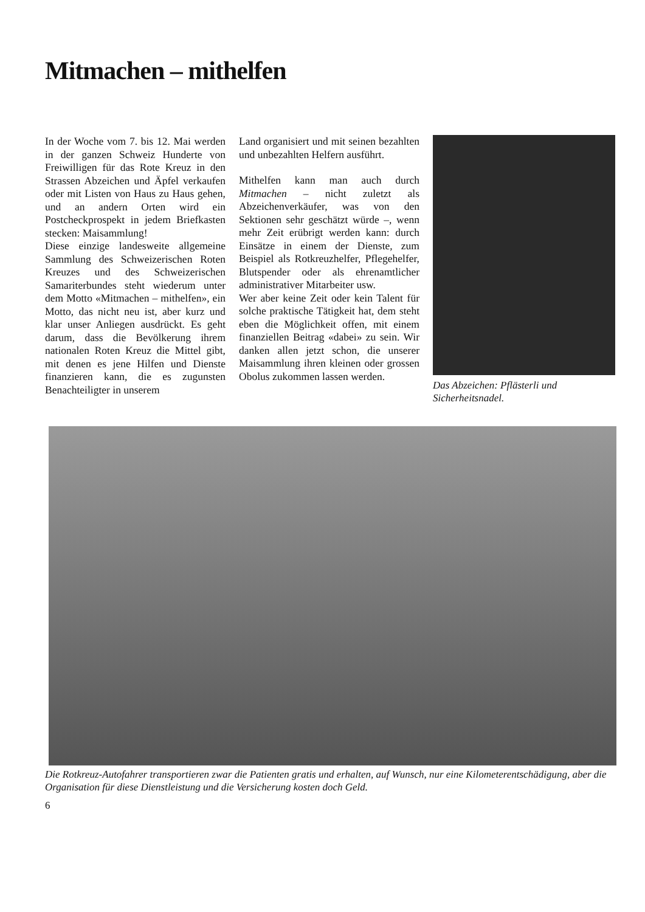Mitmachen – mithelfen
In der Woche vom 7. bis 12. Mai werden in der ganzen Schweiz Hunderte von Freiwilligen für das Rote Kreuz in den Strassen Abzeichen und Äpfel verkaufen oder mit Listen von Haus zu Haus gehen, und an andern Orten wird ein Postcheckprospekt in jedem Briefkasten stecken: Maisammlung!
Diese einzige landesweite allgemeine Sammlung des Schweizerischen Roten Kreuzes und des Schweizerischen Samariterbundes steht wiederum unter dem Motto «Mitmachen – mithelfen», ein Motto, das nicht neu ist, aber kurz und klar unser Anliegen ausdrückt. Es geht darum, dass die Bevölkerung ihrem nationalen Roten Kreuz die Mittel gibt, mit denen es jene Hilfen und Dienste finanzieren kann, die es zugunsten Benachteiligter in unserem
Land organisiert und mit seinen bezahlten und unbezahlten Helfern ausführt.
Mithelfen kann man auch durch Mitmachen – nicht zuletzt als Abzeichenverkäufer, was von den Sektionen sehr geschätzt würde –, wenn mehr Zeit erübrigt werden kann: durch Einsätze in einem der Dienste, zum Beispiel als Rotkreuzhelfer, Pflegehelfer, Blutspender oder als ehrenamtlicher administrativer Mitarbeiter usw.
Wer aber keine Zeit oder kein Talent für solche praktische Tätigkeit hat, dem steht eben die Möglichkeit offen, mit einem finanziellen Beitrag «dabei» zu sein. Wir danken allen jetzt schon, die unserer Maisammlung ihren kleinen oder grossen Obolus zukommen lassen werden.
Das Abzeichen: Pflästerli und Sicherheitsnadel.
Die Rotkreuz-Autofahrer transportieren zwar die Patienten gratis und erhalten, auf Wunsch, nur eine Kilometerentschädigung, aber die Organisation für diese Dienstleistung und die Versicherung kosten doch Geld.
6